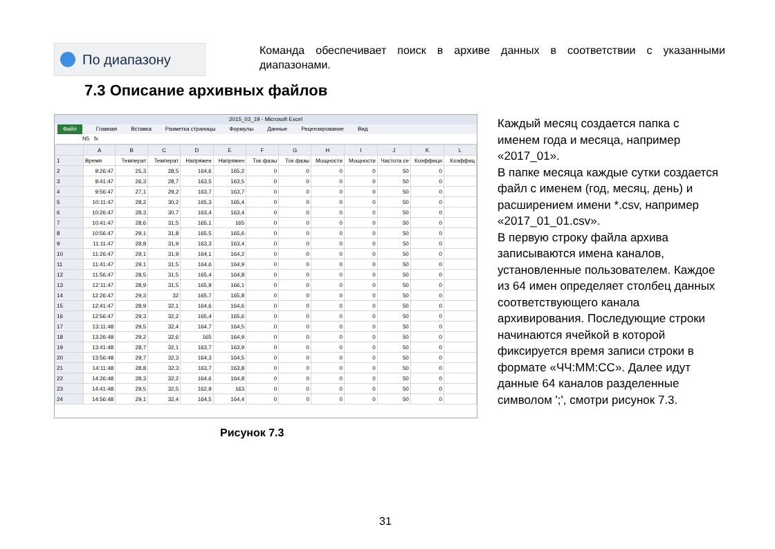По диапазону
Команда обеспечивает поиск в архиве данных в соответствии с указанными диапазонами.
7.3 Описание архивных файлов
2015_03_19 - Microsoft Excel
Файл Главная Вставка Разметка страницы Формулы Данные Рецензирование Вид
N5 fx
| | A | B | C | D | E | F | G | H | I | J | K | L |
| --- | --- | --- | --- | --- | --- | --- | --- | --- | --- | --- | --- | --- |
| 1 | Время | Температ | Температ | Напряжен | Напряжен | Ток фазы | Ток фазы | Мощности | Мощности | Частота се | Коэффици | Коэффиц |
| 2 | 9:26:47 | 25,3 | 28,5 | 164,6 | 165,2 | 0 | 0 | 0 | 0 | 50 | 0 | |
| 3 | 9:41:47 | 26,3 | 28,7 | 163,5 | 163,5 | 0 | 0 | 0 | 0 | 50 | 0 | |
| 4 | 9:56:47 | 27,1 | 29,2 | 163,7 | 163,7 | 0 | 0 | 0 | 0 | 50 | 0 | |
| 5 | 10:11:47 | 28,2 | 30,2 | 165,3 | 165,4 | 0 | 0 | 0 | 0 | 50 | 0 | |
| 6 | 10:26:47 | 28,3 | 30,7 | 163,4 | 163,4 | 0 | 0 | 0 | 0 | 50 | 0 | |
| 7 | 10:41:47 | 28,6 | 31,5 | 165,1 | 165 | 0 | 0 | 0 | 0 | 50 | 0 | |
| 8 | 10:56:47 | 29,1 | 31,8 | 165,5 | 165,6 | 0 | 0 | 0 | 0 | 50 | 0 | |
| 9 | 11:11:47 | 28,8 | 31,9 | 163,3 | 163,4 | 0 | 0 | 0 | 0 | 50 | 0 | |
| 10 | 11:26:47 | 29,1 | 31,9 | 164,1 | 164,2 | 0 | 0 | 0 | 0 | 50 | 0 | |
| 11 | 11:41:47 | 29,1 | 31,5 | 164,6 | 164,9 | 0 | 0 | 0 | 0 | 50 | 0 | |
| 12 | 11:56:47 | 28,5 | 31,5 | 165,4 | 164,8 | 0 | 0 | 0 | 0 | 50 | 0 | |
| 13 | 12:11:47 | 28,9 | 31,5 | 165,9 | 166,1 | 0 | 0 | 0 | 0 | 50 | 0 | |
| 14 | 12:26:47 | 29,3 | 32 | 165,7 | 165,8 | 0 | 0 | 0 | 0 | 50 | 0 | |
| 15 | 12:41:47 | 28,9 | 32,1 | 164,6 | 164,6 | 0 | 0 | 0 | 0 | 50 | 0 | |
| 16 | 12:56:47 | 29,3 | 32,2 | 165,4 | 165,6 | 0 | 0 | 0 | 0 | 50 | 0 | |
| 17 | 13:11:48 | 29,5 | 32,4 | 164,7 | 164,5 | 0 | 0 | 0 | 0 | 50 | 0 | |
| 18 | 13:26:48 | 29,2 | 32,6 | 165 | 164,9 | 0 | 0 | 0 | 0 | 50 | 0 | |
| 19 | 13:41:48 | 28,7 | 32,1 | 163,7 | 163,9 | 0 | 0 | 0 | 0 | 50 | 0 | |
| 20 | 13:56:48 | 29,7 | 32,3 | 164,3 | 164,5 | 0 | 0 | 0 | 0 | 50 | 0 | |
| 21 | 14:11:48 | 28,8 | 32,3 | 163,7 | 163,8 | 0 | 0 | 0 | 0 | 50 | 0 | |
| 22 | 14:26:48 | 28,3 | 32,2 | 164,6 | 164,8 | 0 | 0 | 0 | 0 | 50 | 0 | |
| 23 | 14:41:48 | 29,5 | 32,5 | 162,9 | 163 | 0 | 0 | 0 | 0 | 50 | 0 | |
| 24 | 14:56:48 | 29,1 | 32,4 | 164,5 | 164,4 | 0 | 0 | 0 | 0 | 50 | 0 | |
Рисунок 7.3
Каждый месяц создается папка с именем года и месяца, например «2017_01».
В папке месяца каждые сутки создается файл с именем (год, месяц, день) и расширением имени *.csv, например «2017_01_01.csv».
В первую строку файла архива записываются имена каналов, установленные пользователем. Каждое из 64 имен определяет столбец данных соответствующего канала архивирования. Последующие строки начинаются ячейкой в которой фиксируется время записи строки в формате «ЧЧ:ММ:СС». Далее идут данные 64 каналов разделенные символом ';', смотри рисунок 7.3.
31